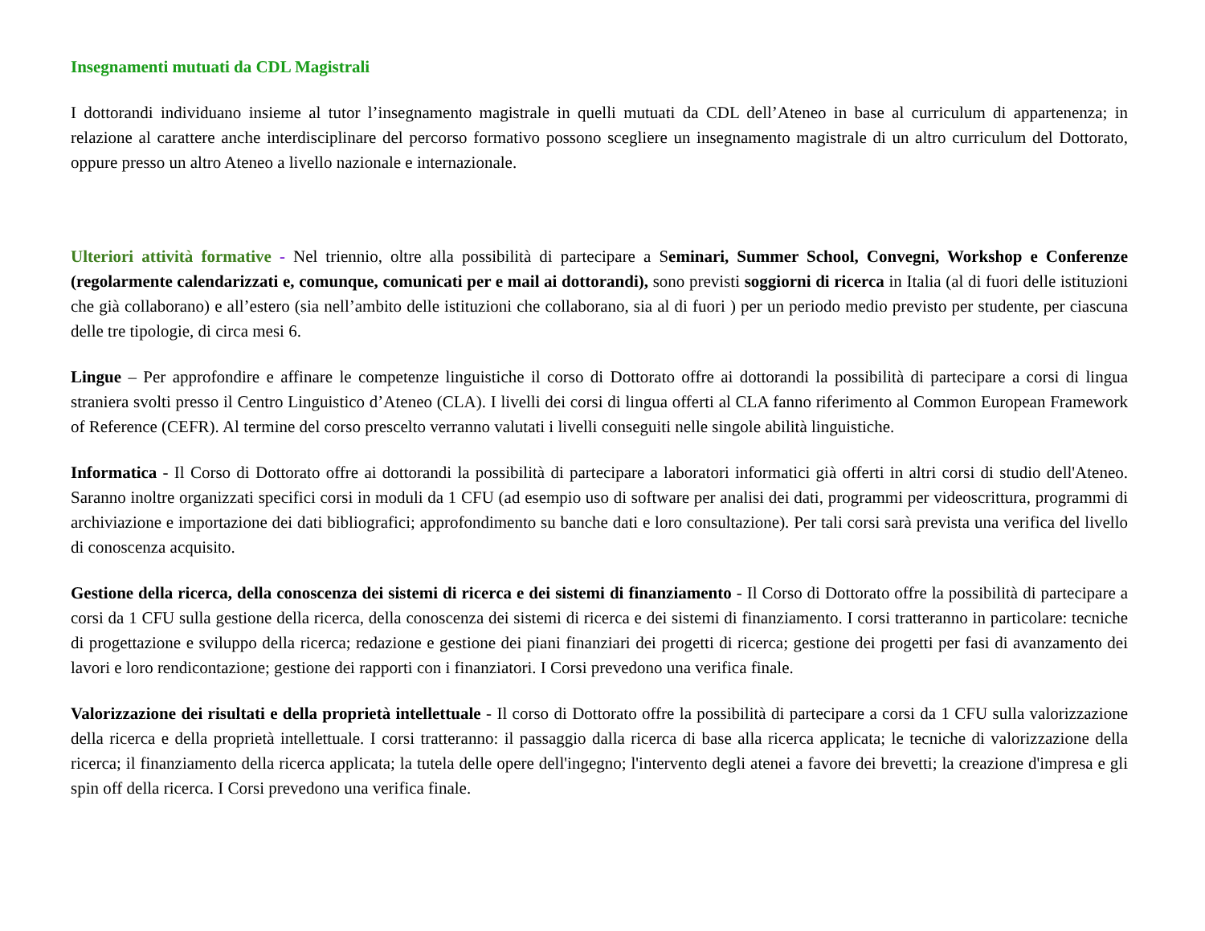Insegnamenti mutuati da CDL Magistrali
I dottorandi individuano insieme al tutor l’insegnamento magistrale in quelli mutuati da CDL dell’Ateneo in base al curriculum di appartenenza; in relazione al carattere anche interdisciplinare del percorso formativo possono scegliere un insegnamento magistrale di un altro curriculum del Dottorato, oppure presso un altro Ateneo a livello nazionale e internazionale.
Ulteriori attività formative - Nel triennio, oltre alla possibilità di partecipare a Seminari, Summer School, Convegni, Workshop e Conferenze (regolarmente calendarizzati e, comunque, comunicati per e mail ai dottorandi), sono previsti soggiorni di ricerca in Italia (al di fuori delle istituzioni che già collaborano) e all’estero (sia nell’ambito delle istituzioni che collaborano, sia al di fuori ) per un periodo medio previsto per studente, per ciascuna delle tre tipologie, di circa mesi 6.
Lingue – Per approfondire e affinare le competenze linguistiche il corso di Dottorato offre ai dottorandi la possibilità di partecipare a corsi di lingua straniera svolti presso il Centro Linguistico d’Ateneo (CLA). I livelli dei corsi di lingua offerti al CLA fanno riferimento al Common European Framework of Reference (CEFR). Al termine del corso prescelto verranno valutati i livelli conseguiti nelle singole abilità linguistiche.
Informatica - Il Corso di Dottorato offre ai dottorandi la possibilità di partecipare a laboratori informatici già offerti in altri corsi di studio dell'Ateneo. Saranno inoltre organizzati specifici corsi in moduli da 1 CFU (ad esempio uso di software per analisi dei dati, programmi per videoscrittura, programmi di archiviazione e importazione dei dati bibliografici; approfondimento su banche dati e loro consultazione). Per tali corsi sarà prevista una verifica del livello di conoscenza acquisito.
Gestione della ricerca, della conoscenza dei sistemi di ricerca e dei sistemi di finanziamento - Il Corso di Dottorato offre la possibilità di partecipare a corsi da 1 CFU sulla gestione della ricerca, della conoscenza dei sistemi di ricerca e dei sistemi di finanziamento. I corsi tratteranno in particolare: tecniche di progettazione e sviluppo della ricerca; redazione e gestione dei piani finanziari dei progetti di ricerca; gestione dei progetti per fasi di avanzamento dei lavori e loro rendicontazione; gestione dei rapporti con i finanziatori. I Corsi prevedono una verifica finale.
Valorizzazione dei risultati e della proprietà intellettuale - Il corso di Dottorato offre la possibilità di partecipare a corsi da 1 CFU sulla valorizzazione della ricerca e della proprietà intellettuale. I corsi tratteranno: il passaggio dalla ricerca di base alla ricerca applicata; le tecniche di valorizzazione della ricerca; il finanziamento della ricerca applicata; la tutela delle opere dell'ingegno; l'intervento degli atenei a favore dei brevetti; la creazione d'impresa e gli spin off della ricerca. I Corsi prevedono una verifica finale.